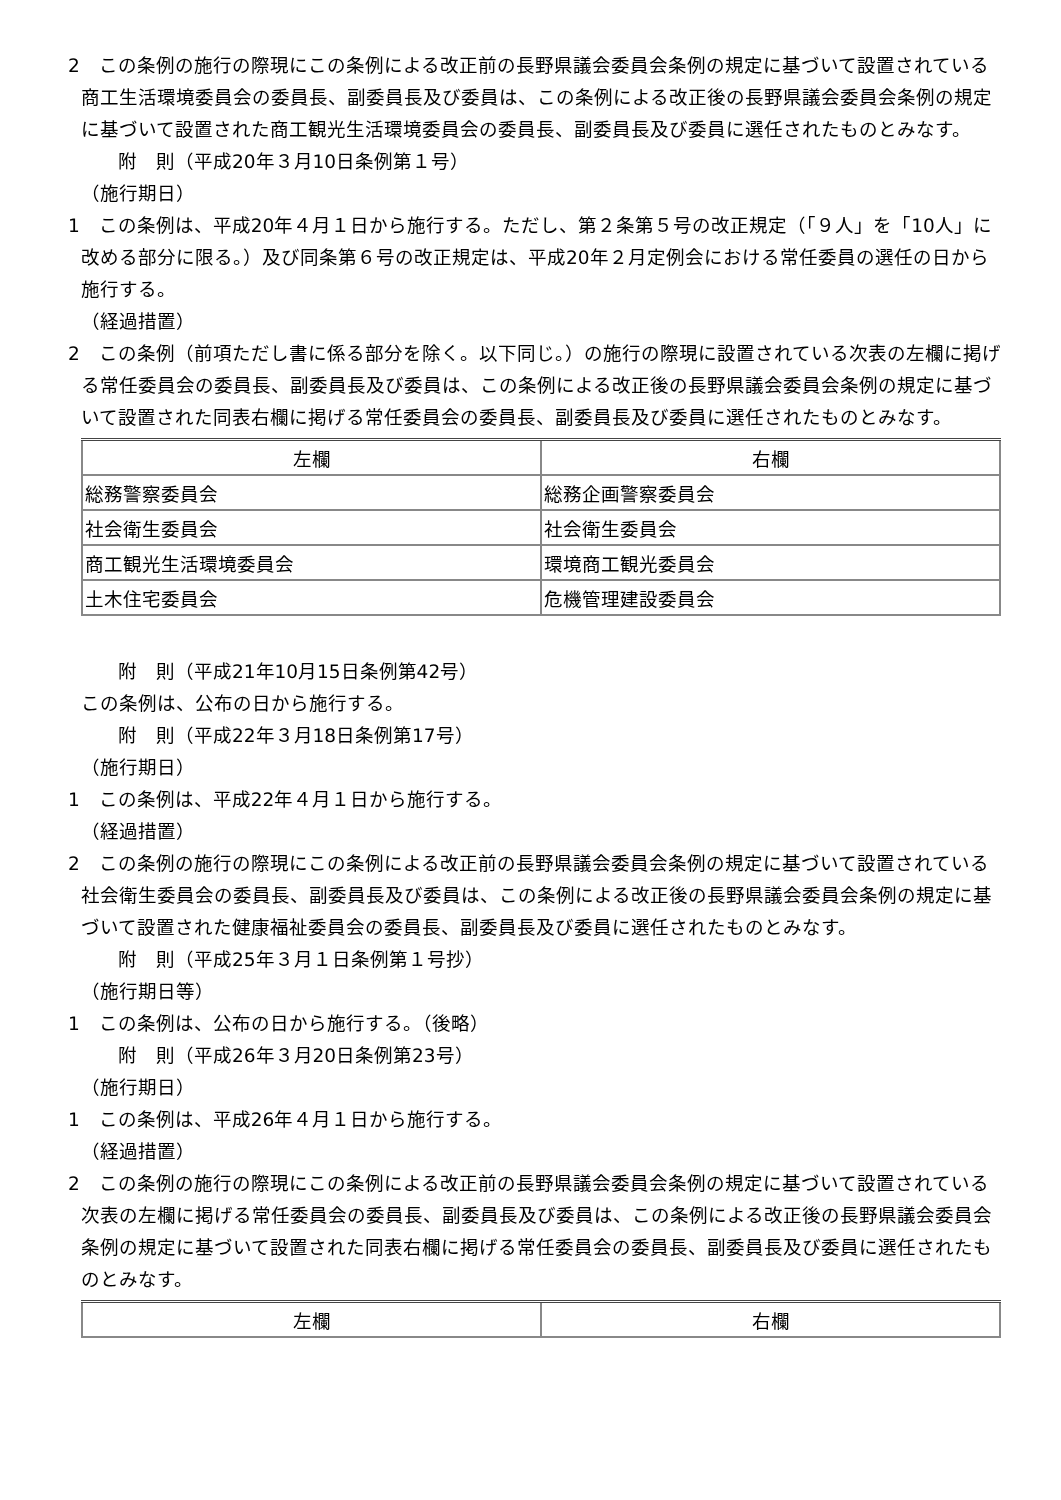2　この条例の施行の際現にこの条例による改正前の長野県議会委員会条例の規定に基づいて設置されている商工生活環境委員会の委員長、副委員長及び委員は、この条例による改正後の長野県議会委員会条例の規定に基づいて設置された商工観光生活環境委員会の委員長、副委員長及び委員に選任されたものとみなす。
附　則（平成20年３月10日条例第１号）
（施行期日）
1　この条例は、平成20年４月１日から施行する。ただし、第２条第５号の改正規定（「９人」を「10人」に改める部分に限る。）及び同条第６号の改正規定は、平成20年２月定例会における常任委員の選任の日から施行する。
（経過措置）
2　この条例（前項ただし書に係る部分を除く。以下同じ。）の施行の際現に設置されている次表の左欄に掲げる常任委員会の委員長、副委員長及び委員は、この条例による改正後の長野県議会委員会条例の規定に基づいて設置された同表右欄に掲げる常任委員会の委員長、副委員長及び委員に選任されたものとみなす。
| 左欄 | 右欄 |
| 総務警察委員会 | 総務企画警察委員会 |
| 社会衛生委員会 | 社会衛生委員会 |
| 商工観光生活環境委員会 | 環境商工観光委員会 |
| 土木住宅委員会 | 危機管理建設委員会 |
附　則（平成21年10月15日条例第42号）
この条例は、公布の日から施行する。
附　則（平成22年３月18日条例第17号）
（施行期日）
1　この条例は、平成22年４月１日から施行する。
（経過措置）
2　この条例の施行の際現にこの条例による改正前の長野県議会委員会条例の規定に基づいて設置されている社会衛生委員会の委員長、副委員長及び委員は、この条例による改正後の長野県議会委員会条例の規定に基づいて設置された健康福祉委員会の委員長、副委員長及び委員に選任されたものとみなす。
附　則（平成25年３月１日条例第１号抄）
（施行期日等）
1　この条例は、公布の日から施行する。（後略）
附　則（平成26年３月20日条例第23号）
（施行期日）
1　この条例は、平成26年４月１日から施行する。
（経過措置）
2　この条例の施行の際現にこの条例による改正前の長野県議会委員会条例の規定に基づいて設置されている次表の左欄に掲げる常任委員会の委員長、副委員長及び委員は、この条例による改正後の長野県議会委員会条例の規定に基づいて設置された同表右欄に掲げる常任委員会の委員長、副委員長及び委員に選任されたものとみなす。
| 左欄 | 右欄 |